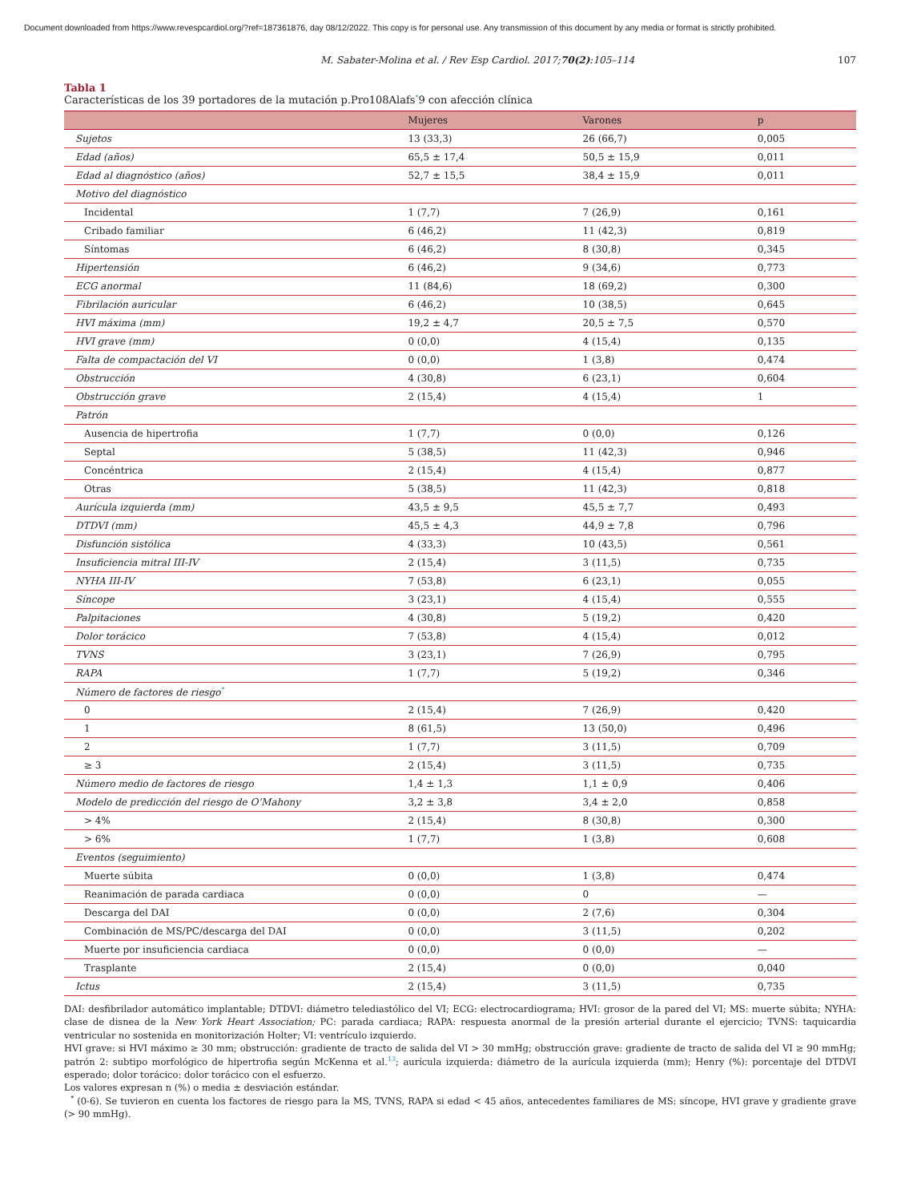Document downloaded from https://www.revespcardiol.org/?ref=187361876, day 08/12/2022. This copy is for personal use. Any transmission of this document by any media or format is strictly prohibited.
M. Sabater-Molina et al. / Rev Esp Cardiol. 2017;70(2):105–114 107
Tabla 1
Características de los 39 portadores de la mutación p.Pro108Alafs<sup>*</sup>9 con afección clínica
| | Mujeres | Varones | p |
| --- | --- | --- | --- |
| Sujetos | 13 (33,3) | 26 (66,7) | 0,005 |
| Edad (años) | 65,5 ± 17,4 | 50,5 ± 15,9 | 0,011 |
| Edad al diagnóstico (años) | 52,7 ± 15,5 | 38,4 ± 15,9 | 0,011 |
| Motivo del diagnóstico | | | |
| Incidental | 1 (7,7) | 7 (26,9) | 0,161 |
| Cribado familiar | 6 (46,2) | 11 (42,3) | 0,819 |
| Síntomas | 6 (46,2) | 8 (30,8) | 0,345 |
| Hipertensión | 6 (46,2) | 9 (34,6) | 0,773 |
| ECG anormal | 11 (84,6) | 18 (69,2) | 0,300 |
| Fibrilación auricular | 6 (46,2) | 10 (38,5) | 0,645 |
| HVI máxima (mm) | 19,2 ± 4,7 | 20,5 ± 7,5 | 0,570 |
| HVI grave (mm) | 0 (0,0) | 4 (15,4) | 0,135 |
| Falta de compactación del VI | 0 (0,0) | 1 (3,8) | 0,474 |
| Obstrucción | 4 (30,8) | 6 (23,1) | 0,604 |
| Obstrucción grave | 2 (15,4) | 4 (15,4) | 1 |
| Patrón | | | |
| Ausencia de hipertrofia | 1 (7,7) | 0 (0,0) | 0,126 |
| Septal | 5 (38,5) | 11 (42,3) | 0,946 |
| Concéntrica | 2 (15,4) | 4 (15,4) | 0,877 |
| Otras | 5 (38,5) | 11 (42,3) | 0,818 |
| Aurícula izquierda (mm) | 43,5 ± 9,5 | 45,5 ± 7,7 | 0,493 |
| DTDVI (mm) | 45,5 ± 4,3 | 44,9 ± 7,8 | 0,796 |
| Disfunción sistólica | 4 (33,3) | 10 (43,5) | 0,561 |
| Insuficiencia mitral III-IV | 2 (15,4) | 3 (11,5) | 0,735 |
| NYHA III-IV | 7 (53,8) | 6 (23,1) | 0,055 |
| Síncope | 3 (23,1) | 4 (15,4) | 0,555 |
| Palpitaciones | 4 (30,8) | 5 (19,2) | 0,420 |
| Dolor torácico | 7 (53,8) | 4 (15,4) | 0,012 |
| TVNS | 3 (23,1) | 7 (26,9) | 0,795 |
| RAPA | 1 (7,7) | 5 (19,2) | 0,346 |
| Número de factores de riesgo<sup>*</sup> | | | |
| 0 | 2 (15,4) | 7 (26,9) | 0,420 |
| 1 | 8 (61,5) | 13 (50,0) | 0,496 |
| 2 | 1 (7,7) | 3 (11,5) | 0,709 |
| ≥ 3 | 2 (15,4) | 3 (11,5) | 0,735 |
| Número medio de factores de riesgo | 1,4 ± 1,3 | 1,1 ± 0,9 | 0,406 |
| Modelo de predicción del riesgo de O’Mahony | 3,2 ± 3,8 | 3,4 ± 2,0 | 0,858 |
| > 4% | 2 (15,4) | 8 (30,8) | 0,300 |
| > 6% | 1 (7,7) | 1 (3,8) | 0,608 |
| Eventos (seguimiento) | | | |
| Muerte súbita | 0 (0,0) | 1 (3,8) | 0,474 |
| Reanimación de parada cardiaca | 0 (0,0) | 0 | — |
| Descarga del DAI | 0 (0,0) | 2 (7,6) | 0,304 |
| Combinación de MS/PC/descarga del DAI | 0 (0,0) | 3 (11,5) | 0,202 |
| Muerte por insuficiencia cardiaca | 0 (0,0) | 0 (0,0) | — |
| Trasplante | 2 (15,4) | 0 (0,0) | 0,040 |
| Ictus | 2 (15,4) | 3 (11,5) | 0,735 |
DAI: desfibrilador automático implantable; DTDVI: diámetro telediastólico del VI; ECG: electrocardiograma; HVI: grosor de la pared del VI; MS: muerte súbita; NYHA: clase de disnea de la New York Heart Association; PC: parada cardiaca; RAPA: respuesta anormal de la presión arterial durante el ejercicio; TVNS: taquicardia ventricular no sostenida en monitorización Holter; VI: ventrículo izquierdo.
HVI grave: si HVI máximo ≥ 30 mm; obstrucción: gradiente de tracto de salida del VI > 30 mmHg; obstrucción grave: gradiente de tracto de salida del VI ≥ 90 mmHg; patrón 2: subtipo morfológico de hipertrofia según McKenna et al.<sup>13</sup>; aurícula izquierda: diámetro de la aurícula izquierda (mm); Henry (%): porcentaje del DTDVI esperado; dolor torácico: dolor torácico con el esfuerzo.
Los valores expresan n (%) o media ± desviación estándar.
<sup>*</sup> (0-6). Se tuvieron en cuenta los factores de riesgo para la MS, TVNS, RAPA si edad < 45 años, antecedentes familiares de MS: síncope, HVI grave y gradiente grave (> 90 mmHg).